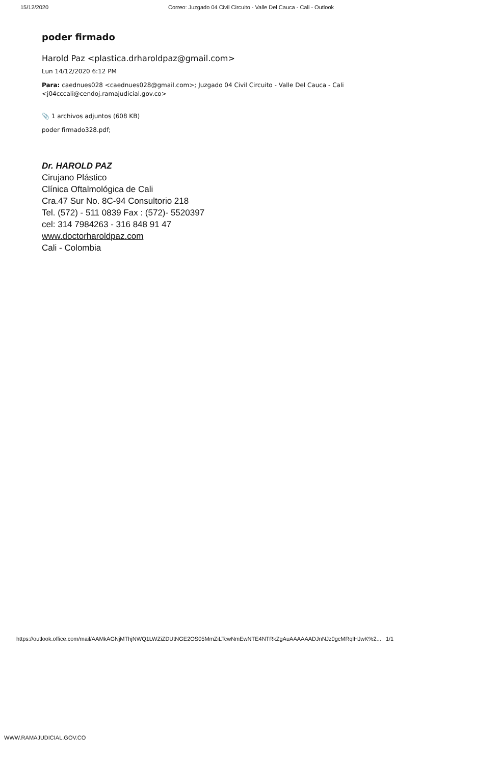15/12/2020 Correo: Juzgado 04 Civil Circuito - Valle Del Cauca - Cali - Outlook
poder firmado
Harold Paz <plastica.drharoldpaz@gmail.com>
Lun 14/12/2020 6:12 PM
Para: caednues028 <caednues028@gmail.com>; Juzgado 04 Civil Circuito - Valle Del Cauca - Cali
<j04cccali@cendoj.ramajudicial.gov.co>
📎 1 archivos adjuntos (608 KB)
poder firmado328.pdf;
Dr. HAROLD PAZ
Cirujano Plástico
Clínica Oftalmológica de Cali
Cra.47 Sur No. 8C-94 Consultorio 218
Tel. (572) - 511 0839 Fax : (572)- 5520397
cel: 314 7984263 - 316 848 91 47
www.doctorharoldpaz.com
Cali - Colombia
https://outlook.office.com/mail/AAMkAGNjMThjNWQ1LWZiZDUtNGE2OS05MmZiLTcwNmEwNTE4NTRkZgAuAAAAAADJnNJz0gcMRqlHJwK%2... 1/1
WWW.RAMAJUDICIAL.GOV.CO